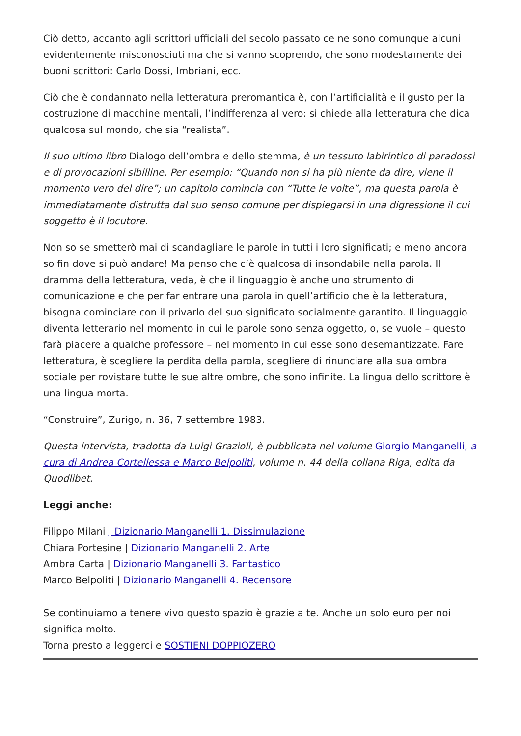Ciò detto, accanto agli scrittori ufficiali del secolo passato ce ne sono comunque alcuni evidentemente misconosciuti ma che si vanno scoprendo, che sono modestamente dei buoni scrittori: Carlo Dossi, Imbriani, ecc.
Ciò che è condannato nella letteratura preromantica è, con l’artificialità e il gusto per la costruzione di macchine mentali, l’indifferenza al vero: si chiede alla letteratura che dica qualcosa sul mondo, che sia “realista”.
Il suo ultimo libro Dialogo dell’ombra e dello stemma, è un tessuto labirintico di paradossi e di provocazioni sibilline. Per esempio: “Quando non si ha più niente da dire, viene il momento vero del dire”; un capitolo comincia con “Tutte le volte”, ma questa parola è immediatamente distrutta dal suo senso comune per dispiegarsi in una digressione il cui soggetto è il locutore.
Non so se smetterò mai di scandagliare le parole in tutti i loro significati; e meno ancora so fin dove si può andare! Ma penso che c’è qualcosa di insondabile nella parola. Il dramma della letteratura, veda, è che il linguaggio è anche uno strumento di comunicazione e che per far entrare una parola in quell’artificio che è la letteratura, bisogna cominciare con il privarlo del suo significato socialmente garantito. Il linguaggio diventa letterario nel momento in cui le parole sono senza oggetto, o, se vuole – questo farà piacere a qualche professore – nel momento in cui esse sono desemantizzate. Fare letteratura, è scegliere la perdita della parola, scegliere di rinunciare alla sua ombra sociale per rovistare tutte le sue altre ombre, che sono infinite. La lingua dello scrittore è una lingua morta.
“Construire”, Zurigo, n. 36, 7 settembre 1983.
Questa intervista, tradotta da Luigi Grazioli, è pubblicata nel volume Giorgio Manganelli, a cura di Andrea Cortellessa e Marco Belpoliti, volume n. 44 della collana Riga, edita da Quodlibet.
Leggi anche:
Filippo Milani | Dizionario Manganelli 1. Dissimulazione
Chiara Portesine | Dizionario Manganelli 2. Arte
Ambra Carta | Dizionario Manganelli 3. Fantastico
Marco Belpoliti | Dizionario Manganelli 4. Recensore
Se continuiamo a tenere vivo questo spazio è grazie a te. Anche un solo euro per noi significa molto.
Torna presto a leggerci e SOSTIENI DOPPIOZERO